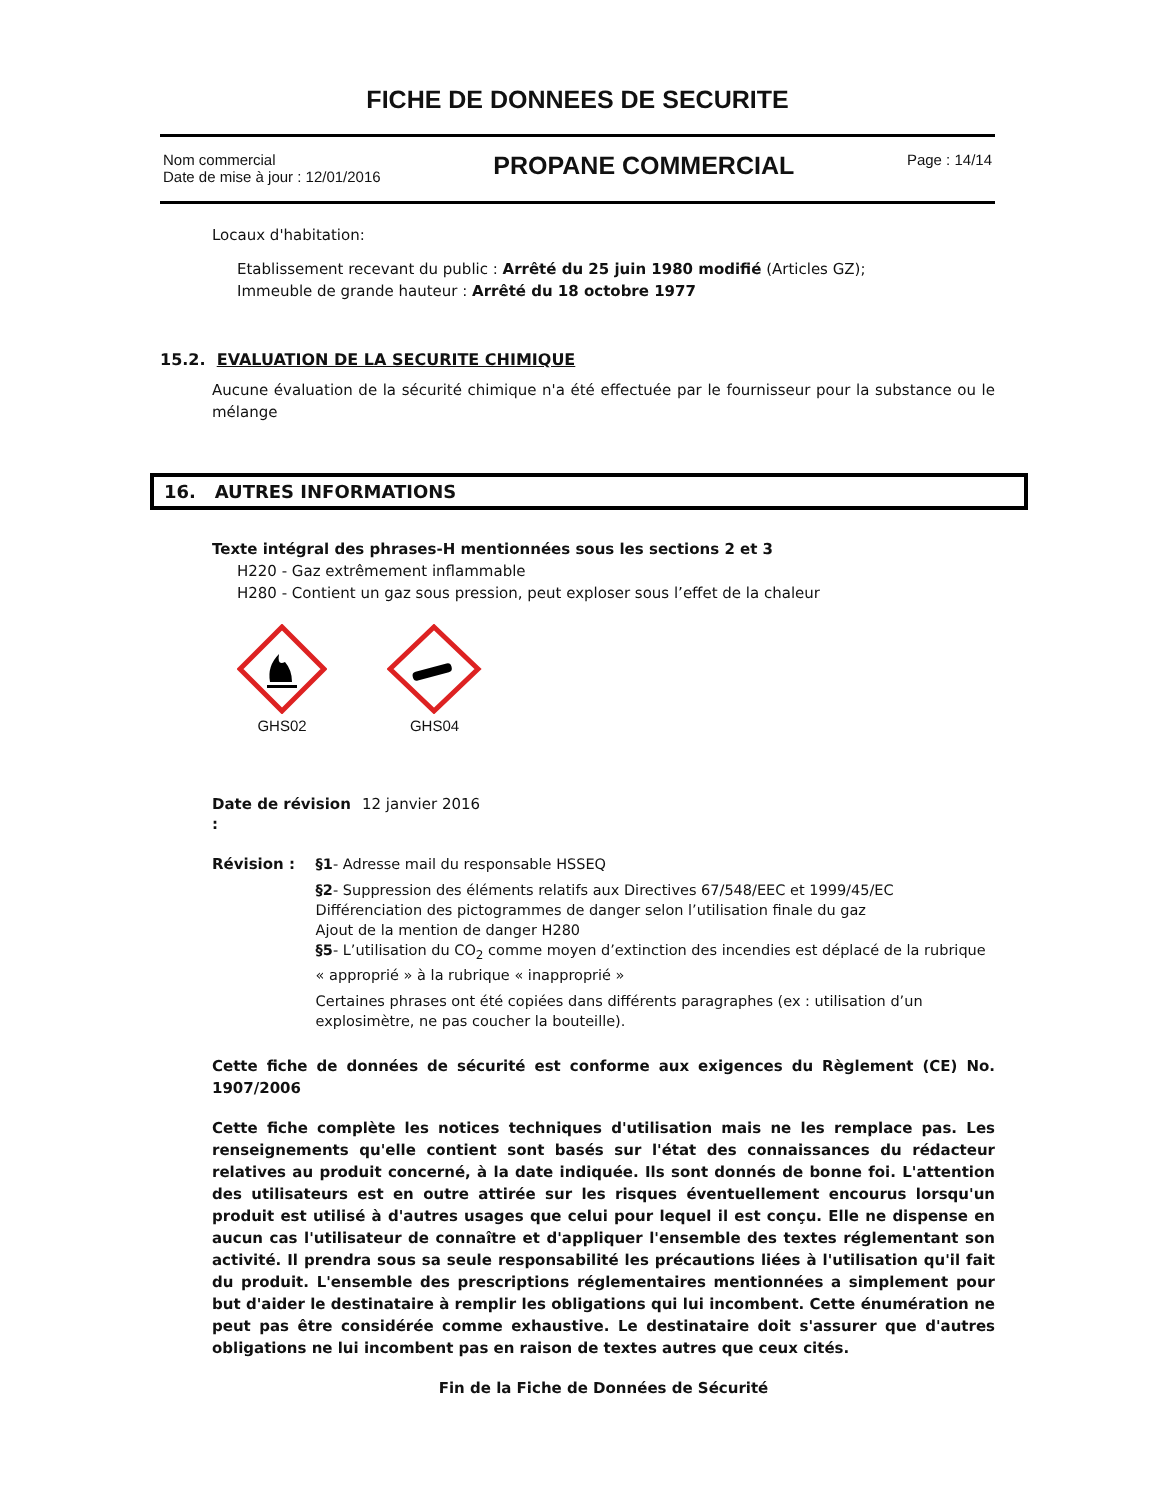FICHE DE DONNEES DE SECURITE
Nom commercial
Date de mise à jour : 12/01/2016
PROPANE COMMERCIAL
Page : 14/14
Locaux d'habitation:
Etablissement recevant du public : Arrêté du 25 juin 1980 modifié (Articles GZ);
Immeuble de grande hauteur : Arrêté du 18 octobre 1977
15.2. EVALUATION DE LA SECURITE CHIMIQUE
Aucune évaluation de la sécurité chimique n'a été effectuée par le fournisseur pour la substance ou le mélange
16. AUTRES INFORMATIONS
Texte intégral des phrases-H mentionnées sous les sections 2 et 3
H220 - Gaz extrêmement inflammable
H280 - Contient un gaz sous pression, peut exploser sous l’effet de la chaleur
GHS02
GHS04
Date de révision :
12 janvier 2016
Révision : §1- Adresse mail du responsable HSSEQ
§2- Suppression des éléments relatifs aux Directives 67/548/EEC et 1999/45/EC
Différenciation des pictogrammes de danger selon l’utilisation finale du gaz
Ajout de la mention de danger H280
§5- L’utilisation du CO<sub>2</sub> comme moyen d’extinction des incendies est déplacé de la rubrique « approprié » à la rubrique « inapproprié »
Certaines phrases ont été copiées dans différents paragraphes (ex : utilisation d’un explosimètre, ne pas coucher la bouteille).
Cette fiche de données de sécurité est conforme aux exigences du Règlement (CE) No. 1907/2006
Cette fiche complète les notices techniques d'utilisation mais ne les remplace pas. Les renseignements qu'elle contient sont basés sur l'état des connaissances du rédacteur relatives au produit concerné, à la date indiquée. Ils sont donnés de bonne foi. L'attention des utilisateurs est en outre attirée sur les risques éventuellement encourus lorsqu'un produit est utilisé à d'autres usages que celui pour lequel il est conçu. Elle ne dispense en aucun cas l'utilisateur de connaître et d'appliquer l'ensemble des textes réglementant son activité. Il prendra sous sa seule responsabilité les précautions liées à l'utilisation qu'il fait du produit. L'ensemble des prescriptions réglementaires mentionnées a simplement pour but d'aider le destinataire à remplir les obligations qui lui incombent. Cette énumération ne peut pas être considérée comme exhaustive. Le destinataire doit s'assurer que d'autres obligations ne lui incombent pas en raison de textes autres que ceux cités.
Fin de la Fiche de Données de Sécurité